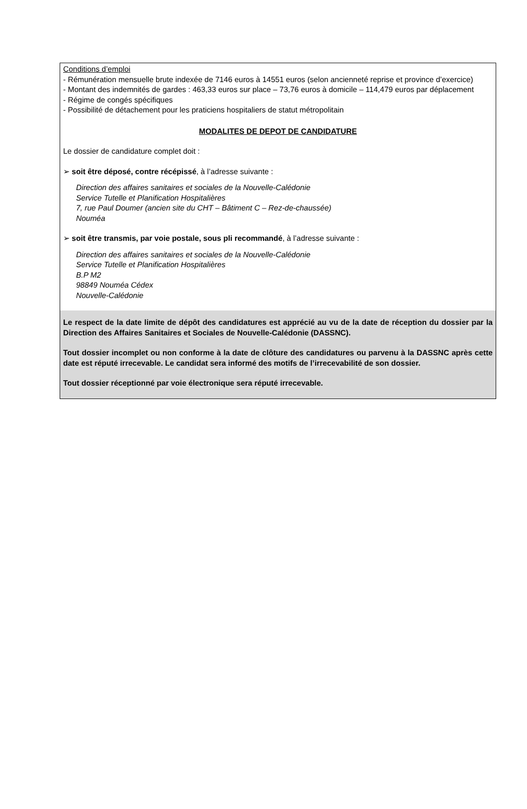Conditions d’emploi
- Rémunération mensuelle brute indexée de 7146 euros à 14551 euros (selon ancienneté reprise et province d’exercice)
- Montant des indemnités de gardes : 463,33 euros sur place – 73,76 euros à domicile – 114,479 euros par déplacement
- Régime de congés spécifiques
- Possibilité de détachement pour les praticiens hospitaliers de statut métropolitain
MODALITES DE DEPOT DE CANDIDATURE
Le dossier de candidature complet doit :
➢ soit être déposé, contre récépissé, à l’adresse suivante :
Direction des affaires sanitaires et sociales de la Nouvelle-Calédonie
Service Tutelle et Planification Hospitalières
7, rue Paul Doumer (ancien site du CHT – Bâtiment C – Rez-de-chaussée)
Nouméa
➢ soit être transmis, par voie postale, sous pli recommandé, à l’adresse suivante :
Direction des affaires sanitaires et sociales de la Nouvelle-Calédonie
Service Tutelle et Planification Hospitalières
B.P M2
98849 Nouméa Cédex
Nouvelle-Calédonie
Le respect de la date limite de dépôt des candidatures est apprécié au vu de la date de réception du dossier par la Direction des Affaires Sanitaires et Sociales de Nouvelle-Calédonie (DASSNC).
Tout dossier incomplet ou non conforme à la date de clôture des candidatures ou parvenu à la DASSNC après cette date est réputé irrecevable. Le candidat sera informé des motifs de l’irrecevabilité de son dossier.
Tout dossier réceptionné par voie électronique sera réputé irrecevable.